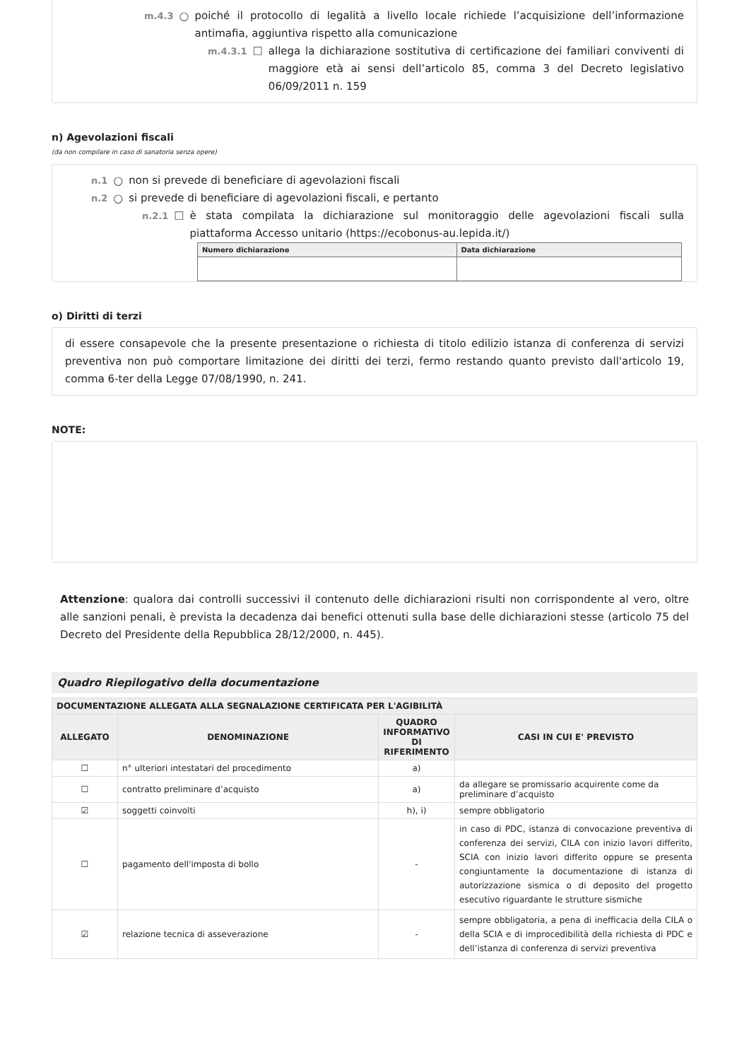m.4.3 ○ poiché il protocollo di legalità a livello locale richiede l’acquisizione dell’informazione antimafia, aggiuntiva rispetto alla comunicazione
m.4.3.1 ☐ allega la dichiarazione sostitutiva di certificazione dei familiari conviventi di maggiore età ai sensi dell’articolo 85, comma 3 del Decreto legislativo 06/09/2011 n. 159
n) Agevolazioni fiscali
(da non compilare in caso di sanatoria senza opere)
n.1 ○ non si prevede di beneficiare di agevolazioni fiscali
n.2 ○ si prevede di beneficiare di agevolazioni fiscali, e pertanto
n.2.1 ☐ è stata compilata la dichiarazione sul monitoraggio delle agevolazioni fiscali sulla piattaforma Accesso unitario (https://ecobonus-au.lepida.it/)
| Numero dichiarazione | Data dichiarazione |
| --- | --- |
o) Diritti di terzi
di essere consapevole che la presente presentazione o richiesta di titolo edilizio istanza di conferenza di servizi preventiva non può comportare limitazione dei diritti dei terzi, fermo restando quanto previsto dall'articolo 19, comma 6-ter della Legge 07/08/1990, n. 241.
NOTE:
Attenzione: qualora dai controlli successivi il contenuto delle dichiarazioni risulti non corrispondente al vero, oltre alle sanzioni penali, è prevista la decadenza dai benefici ottenuti sulla base delle dichiarazioni stesse (articolo 75 del Decreto del Presidente della Repubblica 28/12/2000, n. 445).
Quadro Riepilogativo della documentazione
| DOCUMENTAZIONE ALLEGATA ALLA SEGNALAZIONE CERTIFICATA PER L'AGIBILITÀ | | | |
| --- | --- | --- | --- |
| ALLEGATO | DENOMINAZIONE | QUADRO INFORMATIVO DI RIFERIMENTO | CASI IN CUI E' PREVISTO |
| ☐ | n° ulteriori intestatari del procedimento | a) | |
| ☐ | contratto preliminare d’acquisto | a) | da allegare se promissario acquirente come da preliminare d’acquisto |
| ☑ | soggetti coinvolti | h), i) | sempre obbligatorio |
| ☐ | pagamento dell'imposta di bollo | - | in caso di PDC, istanza di convocazione preventiva di conferenza dei servizi, CILA con inizio lavori differito, SCIA con inizio lavori differito oppure se presenta congiuntamente la documentazione di istanza di autorizzazione sismica o di deposito del progetto esecutivo riguardante le strutture sismiche |
| ☑ | relazione tecnica di asseverazione | - | sempre obbligatoria, a pena di inefficacia della CILA o della SCIA e di improcedibilità della richiesta di PDC e dell’istanza di conferenza di servizi preventiva |